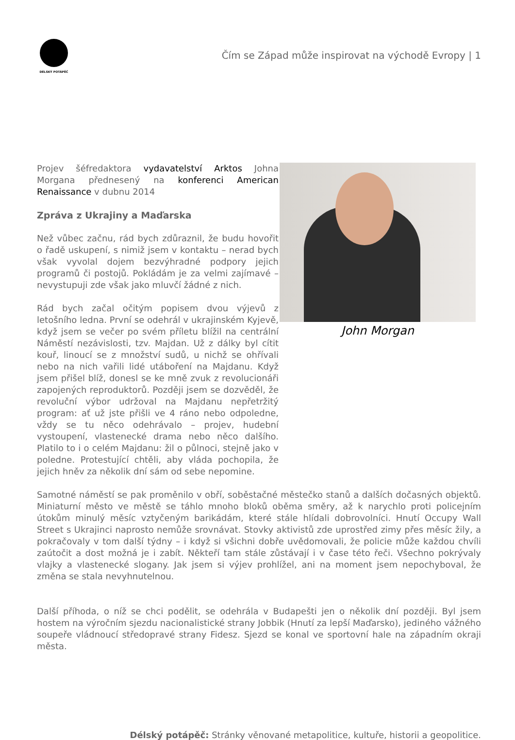DÉLSKÝ POTÁPĚČ
Čím se Západ může inspirovat na východě Evropy | 1
Projev šéfredaktora vydavatelství Arktos Johna Morgana přednesený na konferenci American Renaissance v dubnu 2014
Zpráva z Ukrajiny a Maďarska
Než vůbec začnu, rád bych zdůraznil, že budu hovořit o řadě uskupení, s nimiž jsem v kontaktu – nerad bych však vyvolal dojem bezvýhradné podpory jejich programů či postojů. Pokládám je za velmi zajímavé – nevystupuji zde však jako mluvčí žádné z nich.
Rád bych začal očitým popisem dvou výjevů z letošního ledna. První se odehrál v ukrajinském Kyjevě, když jsem se večer po svém příletu blížil na centrální Náměstí nezávislosti, tzv. Majdan. Už z dálky byl cítit kouř, linoucí se z množství sudů, u nichž se ohřívali nebo na nich vařili lidé utáboření na Majdanu. Když jsem přišel blíž, donesl se ke mně zvuk z revolucionáři zapojených reproduktorů. Později jsem se dozvěděl, že revoluční výbor udržoval na Majdanu nepřetržitý program: ať už jste přišli ve 4 ráno nebo odpoledne, vždy se tu něco odehrávalo – projev, hudební vystoupení, vlastenecké drama nebo něco dalšího. Platilo to i o celém Majdanu: žil o půlnoci, stejně jako v poledne. Protestující chtěli, aby vláda pochopila, že jejich hněv za několik dní sám od sebe nepomine.
John Morgan
Samotné náměstí se pak proměnilo v obří, soběstačné městečko stanů a dalších dočasných objektů. Miniaturní město ve městě se táhlo mnoho bloků oběma směry, až k narychlo proti policejním útokům minulý měsíc vztyčeným barikádám, které stále hlídali dobrovolníci. Hnutí Occupy Wall Street s Ukrajinci naprosto nemůže srovnávat. Stovky aktivistů zde uprostřed zimy přes měsíc žily, a pokračovaly v tom další týdny – i když si všichni dobře uvědomovali, že policie může každou chvíli zaútočit a dost možná je i zabít. Někteří tam stále zůstávají i v čase této řeči. Všechno pokrývaly vlajky a vlastenecké slogany. Jak jsem si výjev prohlížel, ani na moment jsem nepochyboval, že změna se stala nevyhnutelnou.
Další příhoda, o níž se chci podělit, se odehrála v Budapešti jen o několik dní později. Byl jsem hostem na výročním sjezdu nacionalistické strany Jobbik (Hnutí za lepší Maďarsko), jediného vážného soupeře vládnoucí středopravé strany Fidesz. Sjezd se konal ve sportovní hale na západním okraji města.
Délský potápěč: Stránky věnované metapolitice, kultuře, historii a geopolitice.